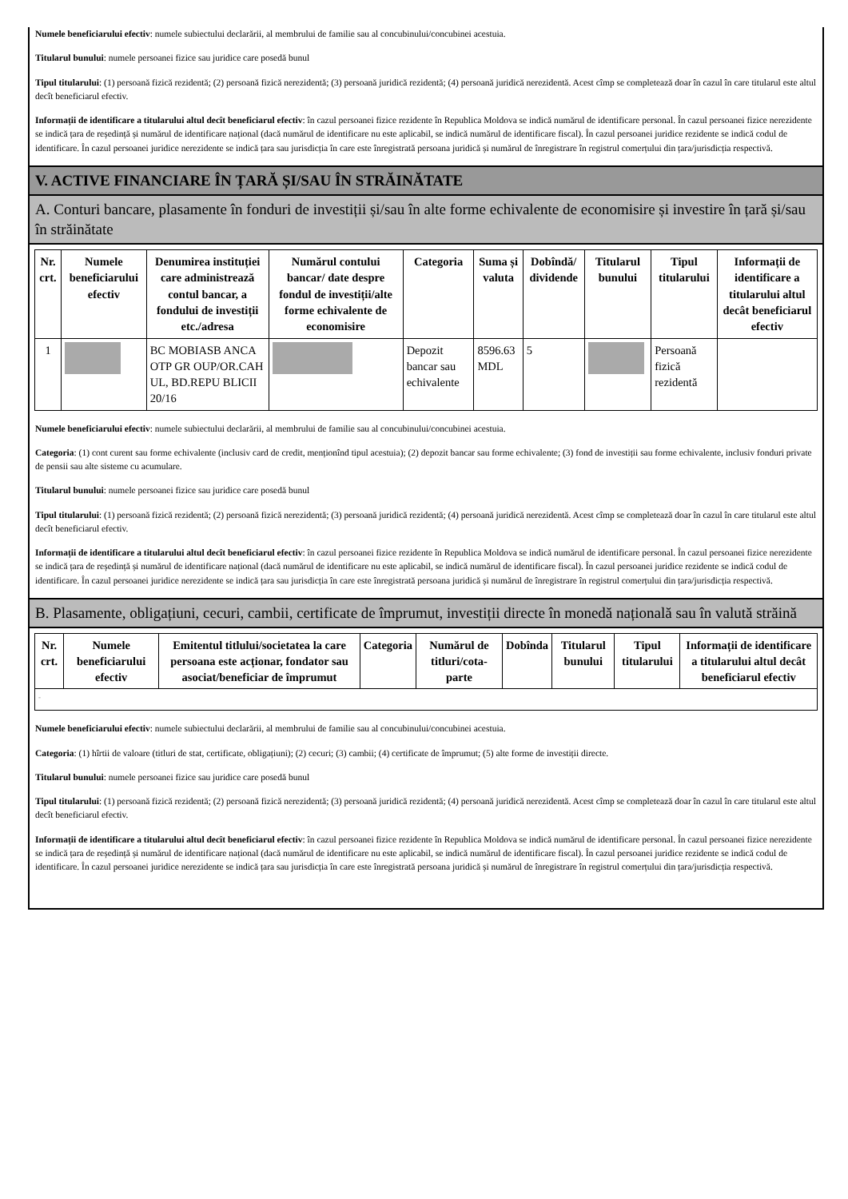Numele beneficiarului efectiv: numele subiectului declarării, al membrului de familie sau al concubinului/concubinei acestuia.
Titularul bunului: numele persoanei fizice sau juridice care posedă bunul
Tipul titularului: (1) persoană fizică rezidentă; (2) persoană fizică nerezidentă; (3) persoană juridică rezidentă; (4) persoană juridică nerezidentă. Acest cîmp se completează doar în cazul în care titularul este altul decît beneficiarul efectiv.
Informații de identificare a titularului altul decît beneficiarul efectiv: în cazul persoanei fizice rezidente în Republica Moldova se indică numărul de identificare personal. În cazul persoanei fizice nerezidente se indică țara de reședință și numărul de identificare național (dacă numărul de identificare nu este aplicabil, se indică numărul de identificare fiscal). În cazul persoanei juridice rezidente se indică codul de identificare. În cazul persoanei juridice nerezidente se indică țara sau jurisdicția în care este înregistrată persoana juridică și numărul de înregistrare în registrul comerțului din țara/jurisdicția respectivă.
V. ACTIVE FINANCIARE ÎN ȚARĂ ȘI/SAU ÎN STRĂINĂTATE
A. Conturi bancare, plasamente în fonduri de investiții și/sau în alte forme echivalente de economisire și investire în țară și/sau în străinătate
| Nr. crt. | Numele beneficiarului efectiv | Denumirea instituției care administrează contul bancar, a fondului de investiții etc./adresa | Numărul contului bancar/ date despre fondul de investiții/alte forme echivalente de economisire | Categoria | Suma și valuta | Dobîndă/ dividende | Titularul bunului | Tipul titularului | Informații de identificare a titularului altul decât beneficiarul efectiv |
| --- | --- | --- | --- | --- | --- | --- | --- | --- | --- |
| 1 | | BC MOBIASB ANCA OTP GR OUP/OR.CAH UL, BD.REPU BLICII 20/16 | | Depozit bancar sau echivalente | 8596.63 MDL | 5 | | Persoană fizică rezidentă | |
Numele beneficiarului efectiv: numele subiectului declarării, al membrului de familie sau al concubinului/concubinei acestuia.
Categoria: (1) cont curent sau forme echivalente (inclusiv card de credit, menționînd tipul acestuia); (2) depozit bancar sau forme echivalente; (3) fond de investiții sau forme echivalente, inclusiv fonduri private de pensii sau alte sisteme cu acumulare.
Titularul bunului: numele persoanei fizice sau juridice care posedă bunul
Tipul titularului: (1) persoană fizică rezidentă; (2) persoană fizică nerezidentă; (3) persoană juridică rezidentă; (4) persoană juridică nerezidentă. Acest cîmp se completează doar în cazul în care titularul este altul decît beneficiarul efectiv.
Informații de identificare a titularului altul decît beneficiarul efectiv: în cazul persoanei fizice rezidente în Republica Moldova se indică numărul de identificare personal. În cazul persoanei fizice nerezidente se indică țara de reședință și numărul de identificare național (dacă numărul de identificare nu este aplicabil, se indică numărul de identificare fiscal). În cazul persoanei juridice rezidente se indică codul de identificare. În cazul persoanei juridice nerezidente se indică țara sau jurisdicția în care este înregistrată persoana juridică și numărul de înregistrare în registrul comerțului din țara/jurisdicția respectivă.
B. Plasamente, obligațiuni, cecuri, cambii, certificate de împrumut, investiții directe în monedă națională sau în valută străină
| Nr. crt. | Numele beneficiarului efectiv | Emitentul titlului/societatea la care persoana este acționar, fondator sau asociat/beneficiar de împrumut | Categoria | Numărul de titluri/cota-parte | Dobînda | Titularul bunului | Tipul titularului | Informații de identificare a titularului altul decât beneficiarul efectiv |
| --- | --- | --- | --- | --- | --- | --- | --- | --- |
| - | | | | | | | | |
Numele beneficiarului efectiv: numele subiectului declarării, al membrului de familie sau al concubinului/concubinei acestuia.
Categoria: (1) hîrtii de valoare (titluri de stat, certificate, obligațiuni); (2) cecuri; (3) cambii; (4) certificate de împrumut; (5) alte forme de investiții directe.
Titularul bunului: numele persoanei fizice sau juridice care posedă bunul
Tipul titularului: (1) persoană fizică rezidentă; (2) persoană fizică nerezidentă; (3) persoană juridică rezidentă; (4) persoană juridică nerezidentă. Acest cîmp se completează doar în cazul în care titularul este altul decît beneficiarul efectiv.
Informații de identificare a titularului altul decît beneficiarul efectiv: în cazul persoanei fizice rezidente în Republica Moldova se indică numărul de identificare personal. În cazul persoanei fizice nerezidente se indică țara de reședință și numărul de identificare național (dacă numărul de identificare nu este aplicabil, se indică numărul de identificare fiscal). În cazul persoanei juridice rezidente se indică codul de identificare. În cazul persoanei juridice nerezidente se indică țara sau jurisdicția în care este înregistrată persoana juridică și numărul de înregistrare în registrul comerțului din țara/jurisdicția respectivă.